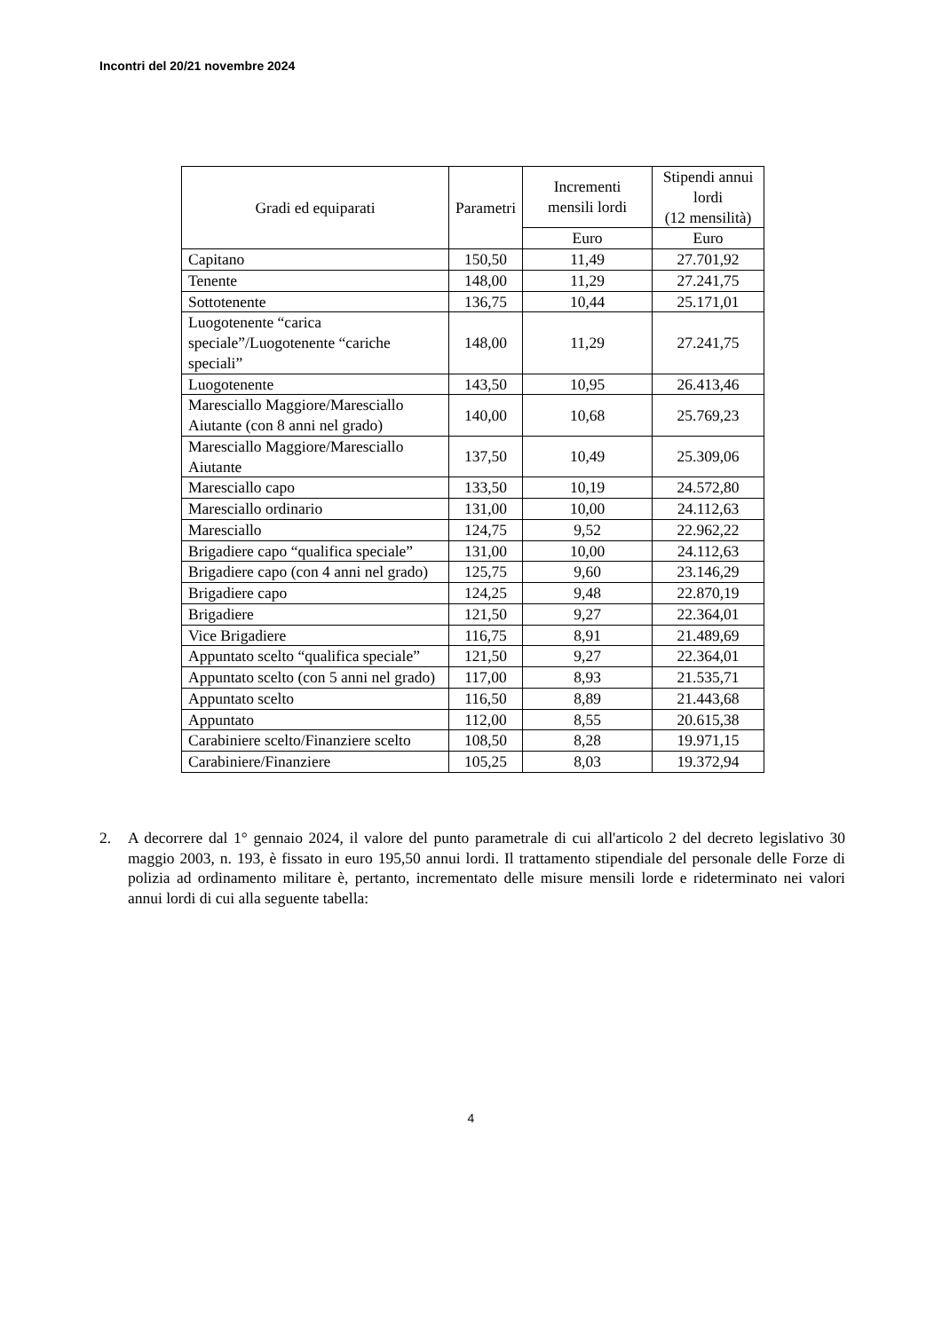Incontri del 20/21 novembre 2024
| Gradi ed equiparati | Parametri | Incrementi mensili lordi | Stipendi annui lordi (12 mensilità) |
| --- | --- | --- | --- |
| | | Euro | Euro |
| Capitano | 150,50 | 11,49 | 27.701,92 |
| Tenente | 148,00 | 11,29 | 27.241,75 |
| Sottotenente | 136,75 | 10,44 | 25.171,01 |
| Luogotenente “carica speciale”/Luogotenente “cariche speciali” | 148,00 | 11,29 | 27.241,75 |
| Luogotenente | 143,50 | 10,95 | 26.413,46 |
| Maresciallo Maggiore/Maresciallo Aiutante (con 8 anni nel grado) | 140,00 | 10,68 | 25.769,23 |
| Maresciallo Maggiore/Maresciallo Aiutante | 137,50 | 10,49 | 25.309,06 |
| Maresciallo capo | 133,50 | 10,19 | 24.572,80 |
| Maresciallo ordinario | 131,00 | 10,00 | 24.112,63 |
| Maresciallo | 124,75 | 9,52 | 22.962,22 |
| Brigadiere capo “qualifica speciale” | 131,00 | 10,00 | 24.112,63 |
| Brigadiere capo (con 4 anni nel grado) | 125,75 | 9,60 | 23.146,29 |
| Brigadiere capo | 124,25 | 9,48 | 22.870,19 |
| Brigadiere | 121,50 | 9,27 | 22.364,01 |
| Vice Brigadiere | 116,75 | 8,91 | 21.489,69 |
| Appuntato scelto “qualifica speciale” | 121,50 | 9,27 | 22.364,01 |
| Appuntato scelto (con 5 anni nel grado) | 117,00 | 8,93 | 21.535,71 |
| Appuntato scelto | 116,50 | 8,89 | 21.443,68 |
| Appuntato | 112,00 | 8,55 | 20.615,38 |
| Carabiniere scelto/Finanziere scelto | 108,50 | 8,28 | 19.971,15 |
| Carabiniere/Finanziere | 105,25 | 8,03 | 19.372,94 |
2. A decorrere dal 1° gennaio 2024, il valore del punto parametrale di cui all'articolo 2 del decreto legislativo 30 maggio 2003, n. 193, è fissato in euro 195,50 annui lordi. Il trattamento stipendiale del personale delle Forze di polizia ad ordinamento militare è, pertanto, incrementato delle misure mensili lorde e rideterminato nei valori annui lordi di cui alla seguente tabella:
4